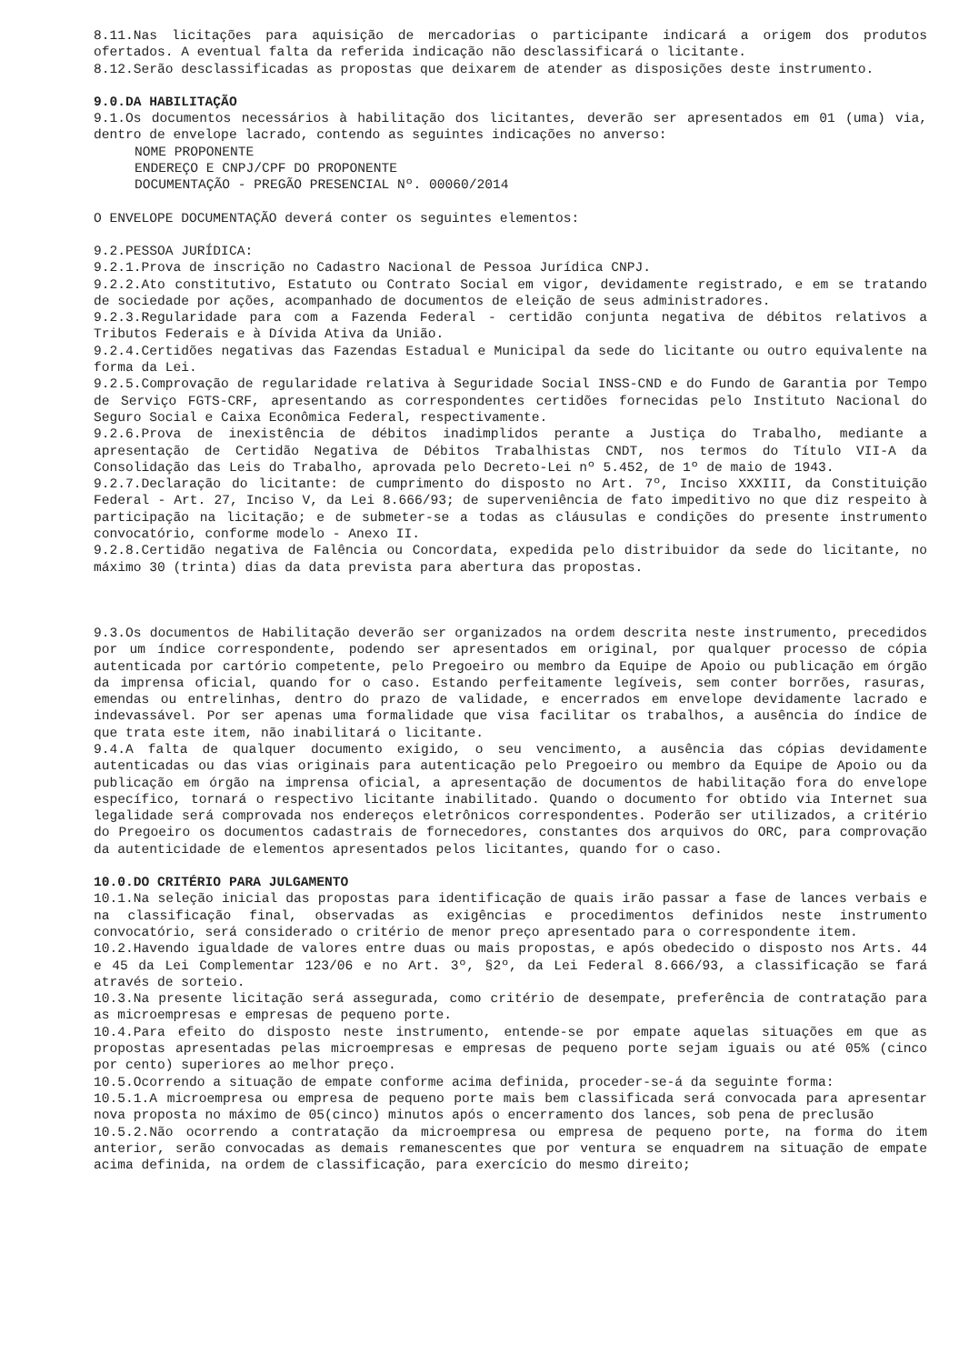8.11.Nas licitações para aquisição de mercadorias o participante indicará a origem dos produtos ofertados. A eventual falta da referida indicação não desclassificará o licitante.
8.12.Serão desclassificadas as propostas que deixarem de atender as disposições deste instrumento.
9.0.DA HABILITAÇÃO
9.1.Os documentos necessários à habilitação dos licitantes, deverão ser apresentados em 01 (uma) via, dentro de envelope lacrado, contendo as seguintes indicações no anverso:
NOME PROPONENTE
ENDEREÇO E CNPJ/CPF DO PROPONENTE
DOCUMENTAÇÃO - PREGÃO PRESENCIAL Nº. 00060/2014
O ENVELOPE DOCUMENTAÇÃO deverá conter os seguintes elementos:
9.2.PESSOA JURÍDICA:
9.2.1.Prova de inscrição no Cadastro Nacional de Pessoa Jurídica CNPJ.
9.2.2.Ato constitutivo, Estatuto ou Contrato Social em vigor, devidamente registrado, e em se tratando de sociedade por ações, acompanhado de documentos de eleição de seus administradores.
9.2.3.Regularidade para com a Fazenda Federal - certidão conjunta negativa de débitos relativos a Tributos Federais e à Dívida Ativa da União.
9.2.4.Certidões negativas das Fazendas Estadual e Municipal da sede do licitante ou outro equivalente na forma da Lei.
9.2.5.Comprovação de regularidade relativa à Seguridade Social INSS-CND e do Fundo de Garantia por Tempo de Serviço FGTS-CRF, apresentando as correspondentes certidões fornecidas pelo Instituto Nacional do Seguro Social e Caixa Econômica Federal, respectivamente.
9.2.6.Prova de inexistência de débitos inadimplidos perante a Justiça do Trabalho, mediante a apresentação de Certidão Negativa de Débitos Trabalhistas CNDT, nos termos do Título VII-A da Consolidação das Leis do Trabalho, aprovada pelo Decreto-Lei nº 5.452, de 1º de maio de 1943.
9.2.7.Declaração do licitante: de cumprimento do disposto no Art. 7º, Inciso XXXIII, da Constituição Federal - Art. 27, Inciso V, da Lei 8.666/93; de superveniência de fato impeditivo no que diz respeito à participação na licitação; e de submeter-se a todas as cláusulas e condições do presente instrumento convocatório, conforme modelo - Anexo II.
9.2.8.Certidão negativa de Falência ou Concordata, expedida pelo distribuidor da sede do licitante, no máximo 30 (trinta) dias da data prevista para abertura das propostas.
9.3.Os documentos de Habilitação deverão ser organizados na ordem descrita neste instrumento, precedidos por um índice correspondente, podendo ser apresentados em original, por qualquer processo de cópia autenticada por cartório competente, pelo Pregoeiro ou membro da Equipe de Apoio ou publicação em órgão da imprensa oficial, quando for o caso. Estando perfeitamente legíveis, sem conter borrões, rasuras, emendas ou entrelinhas, dentro do prazo de validade, e encerrados em envelope devidamente lacrado e indevassável. Por ser apenas uma formalidade que visa facilitar os trabalhos, a ausência do índice de que trata este item, não inabilitará o licitante.
9.4.A falta de qualquer documento exigido, o seu vencimento, a ausência das cópias devidamente autenticadas ou das vias originais para autenticação pelo Pregoeiro ou membro da Equipe de Apoio ou da publicação em órgão na imprensa oficial, a apresentação de documentos de habilitação fora do envelope específico, tornará o respectivo licitante inabilitado. Quando o documento for obtido via Internet sua legalidade será comprovada nos endereços eletrônicos correspondentes. Poderão ser utilizados, a critério do Pregoeiro os documentos cadastrais de fornecedores, constantes dos arquivos do ORC, para comprovação da autenticidade de elementos apresentados pelos licitantes, quando for o caso.
10.0.DO CRITÉRIO PARA JULGAMENTO
10.1.Na seleção inicial das propostas para identificação de quais irão passar a fase de lances verbais e na classificação final, observadas as exigências e procedimentos definidos neste instrumento convocatório, será considerado o critério de menor preço apresentado para o correspondente item.
10.2.Havendo igualdade de valores entre duas ou mais propostas, e após obedecido o disposto nos Arts. 44 e 45 da Lei Complementar 123/06 e no Art. 3º, §2º, da Lei Federal 8.666/93, a classificação se fará através de sorteio.
10.3.Na presente licitação será assegurada, como critério de desempate, preferência de contratação para as microempresas e empresas de pequeno porte.
10.4.Para efeito do disposto neste instrumento, entende-se por empate aquelas situações em que as propostas apresentadas pelas microempresas e empresas de pequeno porte sejam iguais ou até 05% (cinco por cento) superiores ao melhor preço.
10.5.Ocorrendo a situação de empate conforme acima definida, proceder-se-á da seguinte forma:
10.5.1.A microempresa ou empresa de pequeno porte mais bem classificada será convocada para apresentar nova proposta no máximo de 05(cinco) minutos após o encerramento dos lances, sob pena de preclusão
10.5.2.Não ocorrendo a contratação da microempresa ou empresa de pequeno porte, na forma do item anterior, serão convocadas as demais remanescentes que por ventura se enquadrem na situação de empate acima definida, na ordem de classificação, para exercício do mesmo direito;